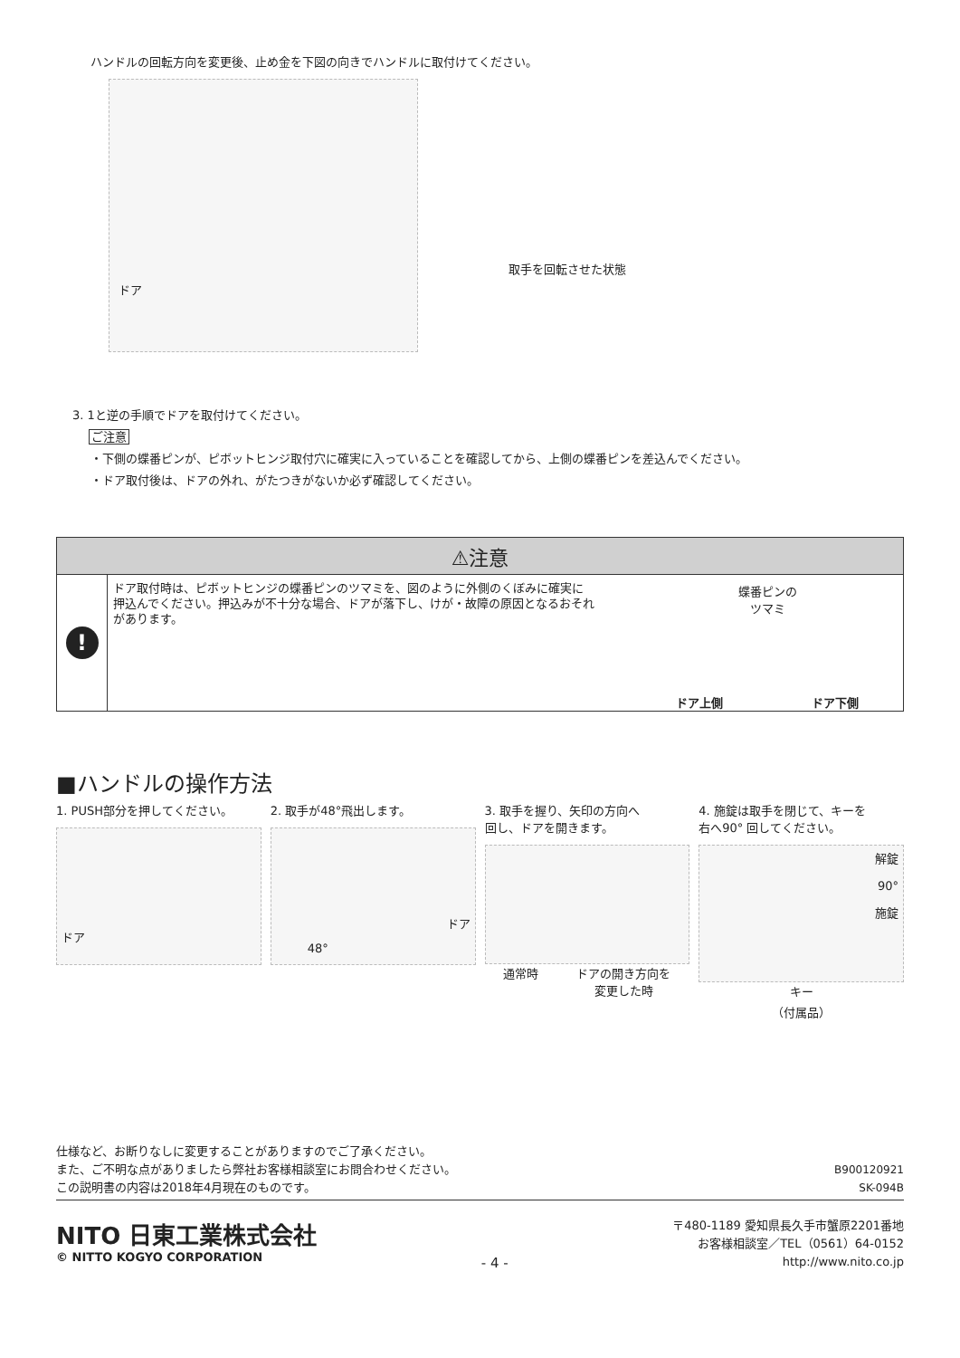ハンドルの回転方向を変更後、止め金を下図の向きでハンドルに取付けてください。
ドア
取手を回転させた状態
3. 1と逆の手順でドアを取付けてください。
ご注意
・下側の蝶番ピンが、ピボットヒンジ取付穴に確実に入っていることを確認してから、上側の蝶番ピンを差込んでください。
・ドア取付後は、ドアの外れ、がたつきがないか必ず確認してください。
⚠注意
!
ドア取付時は、ピボットヒンジの蝶番ピンのツマミを、図のように外側のくぼみに確実に
押込んでください。押込みが不十分な場合、ドアが落下し、けが・故障の原因となるおそれ
があります。
蝶番ピンの
ツマミ
ドア上側 ドア下側
■ハンドルの操作方法
1. PUSH部分を押してください。
ドア
2. 取手が48°飛出します。
ドア
48°
3. 取手を握り、矢印の方向へ
回し、ドアを開きます。
通常時 ドアの開き方向を
変更した時
4. 施錠は取手を閉じて、キーを
右へ90° 回してください。
解錠
90°
施錠
キー
（付属品）
仕様など、お断りなしに変更することがありますのでご了承ください。
また、ご不明な点がありましたら弊社お客様相談室にお問合わせください。
この説明書の内容は2018年4月現在のものです。
B900120921
SK-094B
NITO 日東工業株式会社
© NITTO KOGYO CORPORATION
- 4 -
〒480-1189 愛知県長久手市蟹原2201番地
お客様相談室／TEL（0561）64-0152
http://www.nito.co.jp